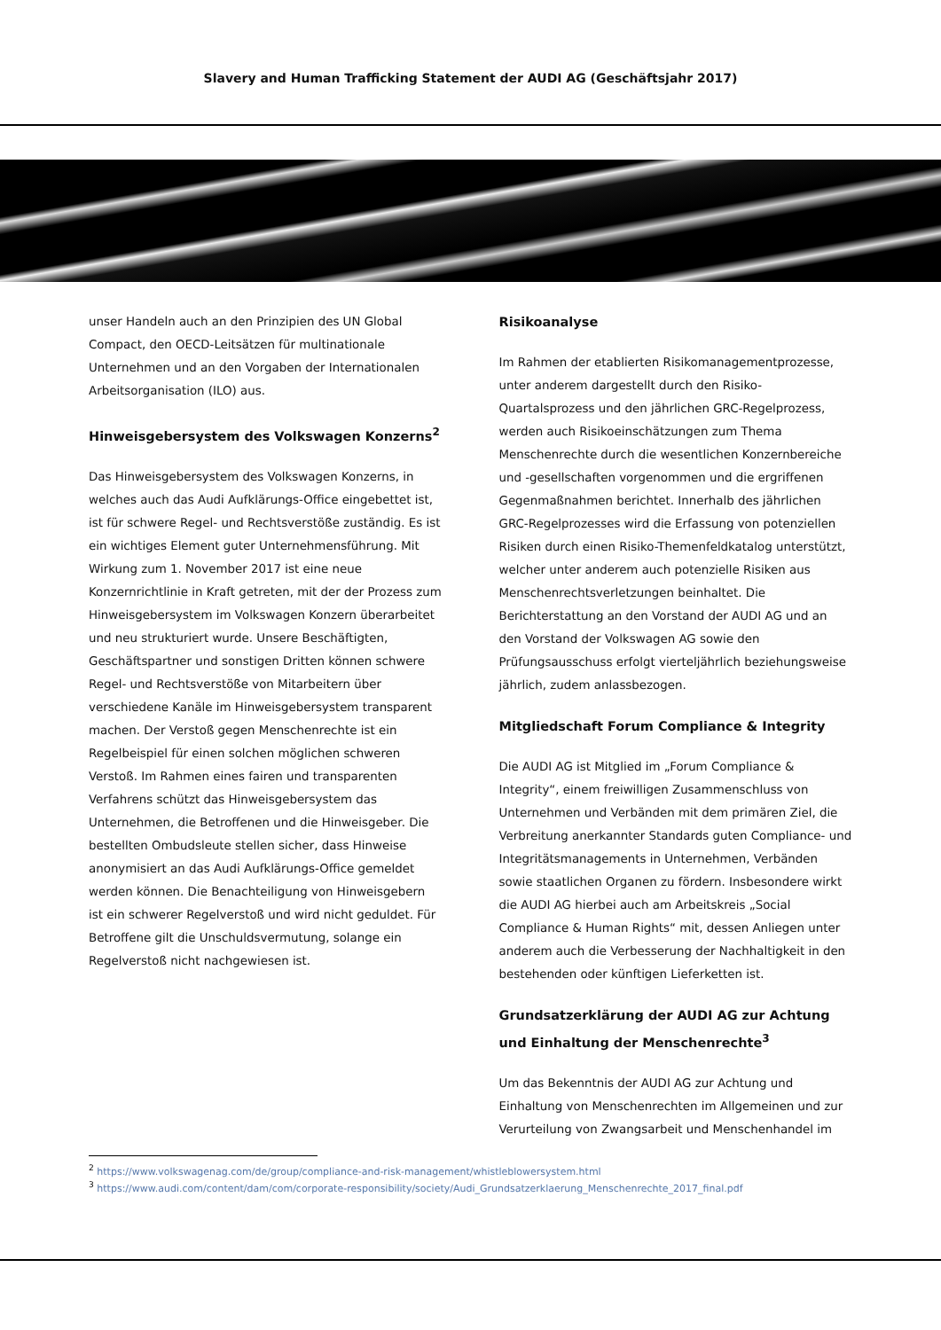Slavery and Human Trafficking Statement der AUDI AG (Geschäftsjahr 2017)
unser Handeln auch an den Prinzipien des UN Global Compact, den OECD-Leitsätzen für multinationale Unternehmen und an den Vorgaben der Internationalen Arbeitsorganisation (ILO) aus.
Hinweisgebersystem des Volkswagen Konzerns<sup>2</sup>
Das Hinweisgebersystem des Volkswagen Konzerns, in welches auch das Audi Aufklärungs-Office eingebettet ist, ist für schwere Regel- und Rechtsverstöße zuständig. Es ist ein wichtiges Element guter Unternehmensführung. Mit Wirkung zum 1. November 2017 ist eine neue Konzernrichtlinie in Kraft getreten, mit der der Prozess zum Hinweisgebersystem im Volkswagen Konzern überarbeitet und neu strukturiert wurde. Unsere Beschäftigten, Geschäftspartner und sonstigen Dritten können schwere Regel- und Rechtsverstöße von Mitarbeitern über verschiedene Kanäle im Hinweisgebersystem transparent machen. Der Verstoß gegen Menschenrechte ist ein Regelbeispiel für einen solchen möglichen schweren Verstoß. Im Rahmen eines fairen und transparenten Verfahrens schützt das Hinweisgebersystem das Unternehmen, die Betroffenen und die Hinweisgeber. Die bestellten Ombudsleute stellen sicher, dass Hinweise anonymisiert an das Audi Aufklärungs-Office gemeldet werden können. Die Benachteiligung von Hinweisgebern ist ein schwerer Regelverstoß und wird nicht geduldet. Für Betroffene gilt die Unschuldsvermutung, solange ein Regelverstoß nicht nachgewiesen ist.
Risikoanalyse
Im Rahmen der etablierten Risikomanagementprozesse, unter anderem dargestellt durch den Risiko-Quartalsprozess und den jährlichen GRC-Regelprozess, werden auch Risikoeinschätzungen zum Thema Menschenrechte durch die wesentlichen Konzernbereiche und -gesellschaften vorgenommen und die ergriffenen Gegenmaßnahmen berichtet. Innerhalb des jährlichen GRC-Regelprozesses wird die Erfassung von potenziellen Risiken durch einen Risiko-Themenfeldkatalog unterstützt, welcher unter anderem auch potenzielle Risiken aus Menschenrechtsverletzungen beinhaltet. Die Berichterstattung an den Vorstand der AUDI AG und an den Vorstand der Volkswagen AG sowie den Prüfungsausschuss erfolgt vierteljährlich beziehungsweise jährlich, zudem anlassbezogen.
Mitgliedschaft Forum Compliance & Integrity
Die AUDI AG ist Mitglied im „Forum Compliance & Integrity“, einem freiwilligen Zusammenschluss von Unternehmen und Verbänden mit dem primären Ziel, die Verbreitung anerkannter Standards guten Compliance- und Integritätsmanagements in Unternehmen, Verbänden sowie staatlichen Organen zu fördern. Insbesondere wirkt die AUDI AG hierbei auch am Arbeitskreis „Social Compliance & Human Rights“ mit, dessen Anliegen unter anderem auch die Verbesserung der Nachhaltigkeit in den bestehenden oder künftigen Lieferketten ist.
Grundsatzerklärung der AUDI AG zur Achtung und Einhaltung der Menschenrechte<sup>3</sup>
Um das Bekenntnis der AUDI AG zur Achtung und Einhaltung von Menschenrechten im Allgemeinen und zur Verurteilung von Zwangsarbeit und Menschenhandel im
<sup>2</sup> https://www.volkswagenag.com/de/group/compliance-and-risk-management/whistleblowersystem.html
<sup>3</sup> https://www.audi.com/content/dam/com/corporate-responsibility/society/Audi_Grundsatzerklaerung_Menschenrechte_2017_final.pdf